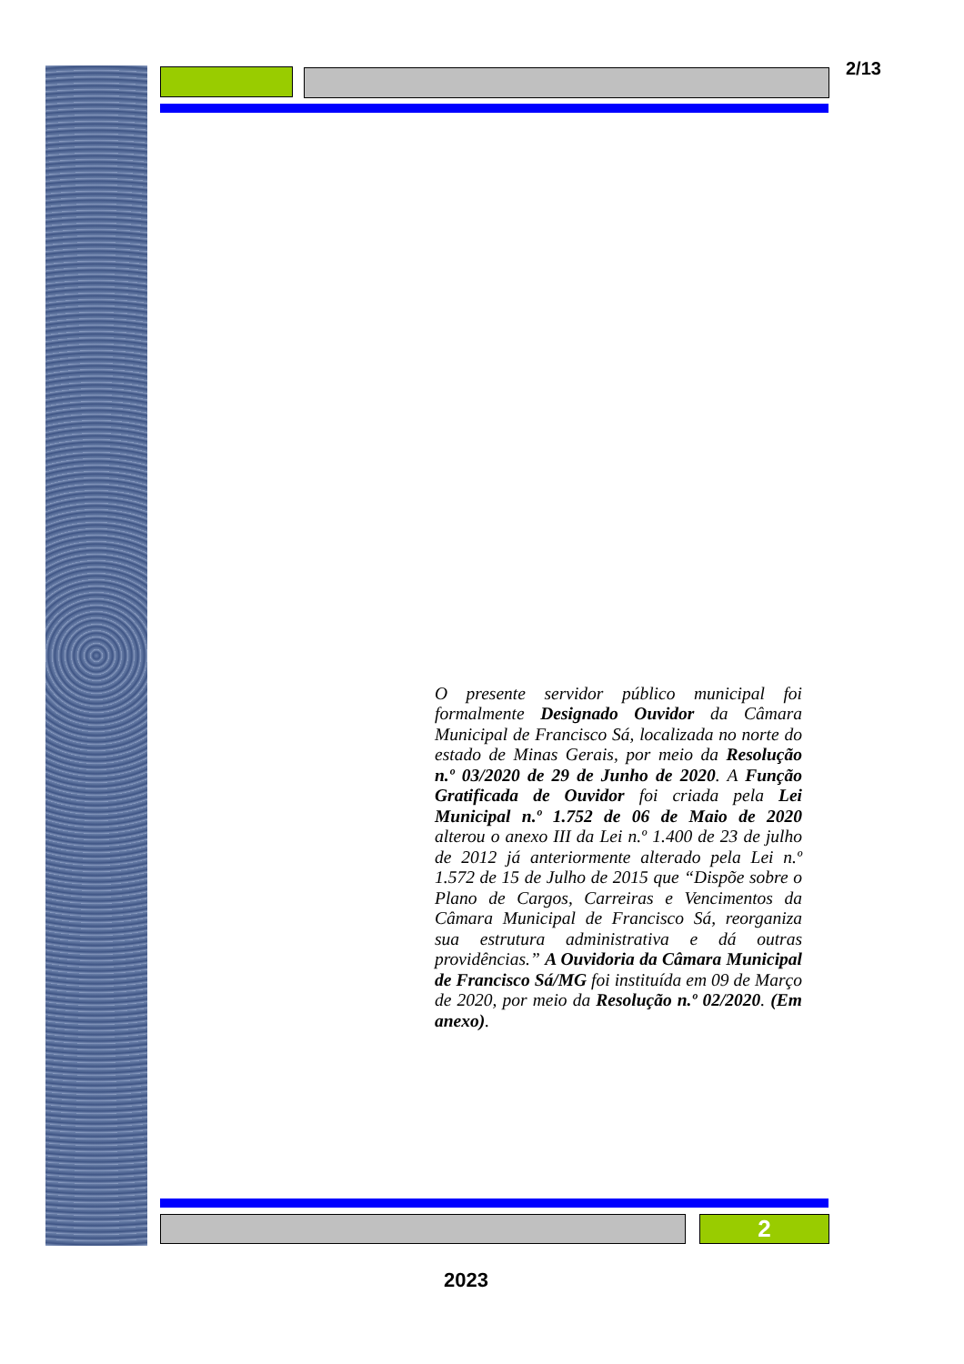2/13
O presente servidor público municipal foi formalmente Designado Ouvidor da Câmara Municipal de Francisco Sá, localizada no norte do estado de Minas Gerais, por meio da Resolução n.º 03/2020 de 29 de Junho de 2020. A Função Gratificada de Ouvidor foi criada pela Lei Municipal n.º 1.752 de 06 de Maio de 2020 alterou o anexo III da Lei n.º 1.400 de 23 de julho de 2012 já anteriormente alterado pela Lei n.º 1.572 de 15 de Julho de 2015 que “Dispõe sobre o Plano de Cargos, Carreiras e Vencimentos da Câmara Municipal de Francisco Sá, reorganiza sua estrutura administrativa e dá outras providências.” A Ouvidoria da Câmara Municipal de Francisco Sá/MG foi instituída em 09 de Março de 2020, por meio da Resolução n.º 02/2020. (Em anexo).
2
2023